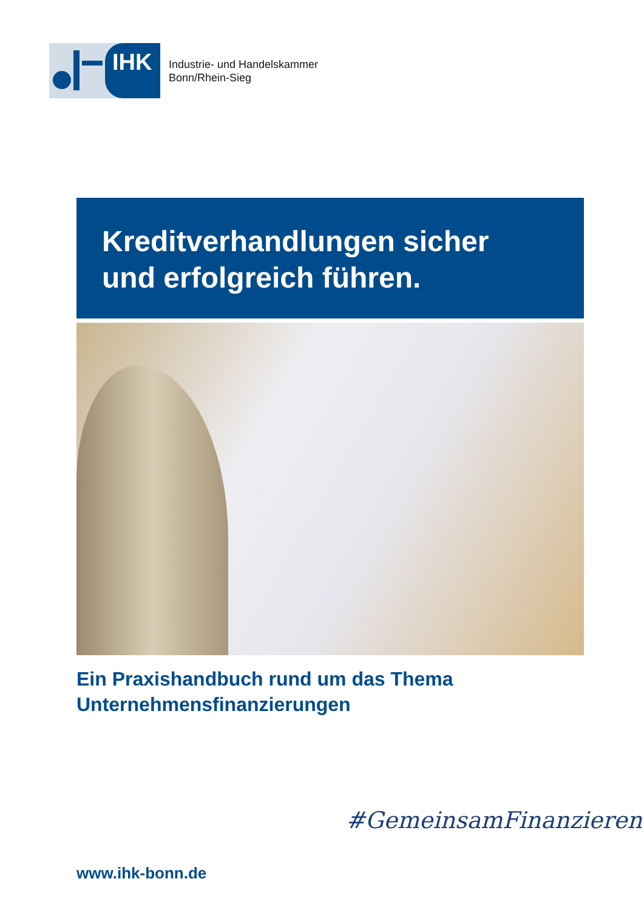IHK
Industrie- und Handelskammer
Bonn/Rhein-Sieg
Kreditverhandlungen sicher
und erfolgreich führen.
Ein Praxishandbuch rund um das Thema
Unternehmensfinanzierungen
#GemeinsamFinanzieren
www.ihk-bonn.de